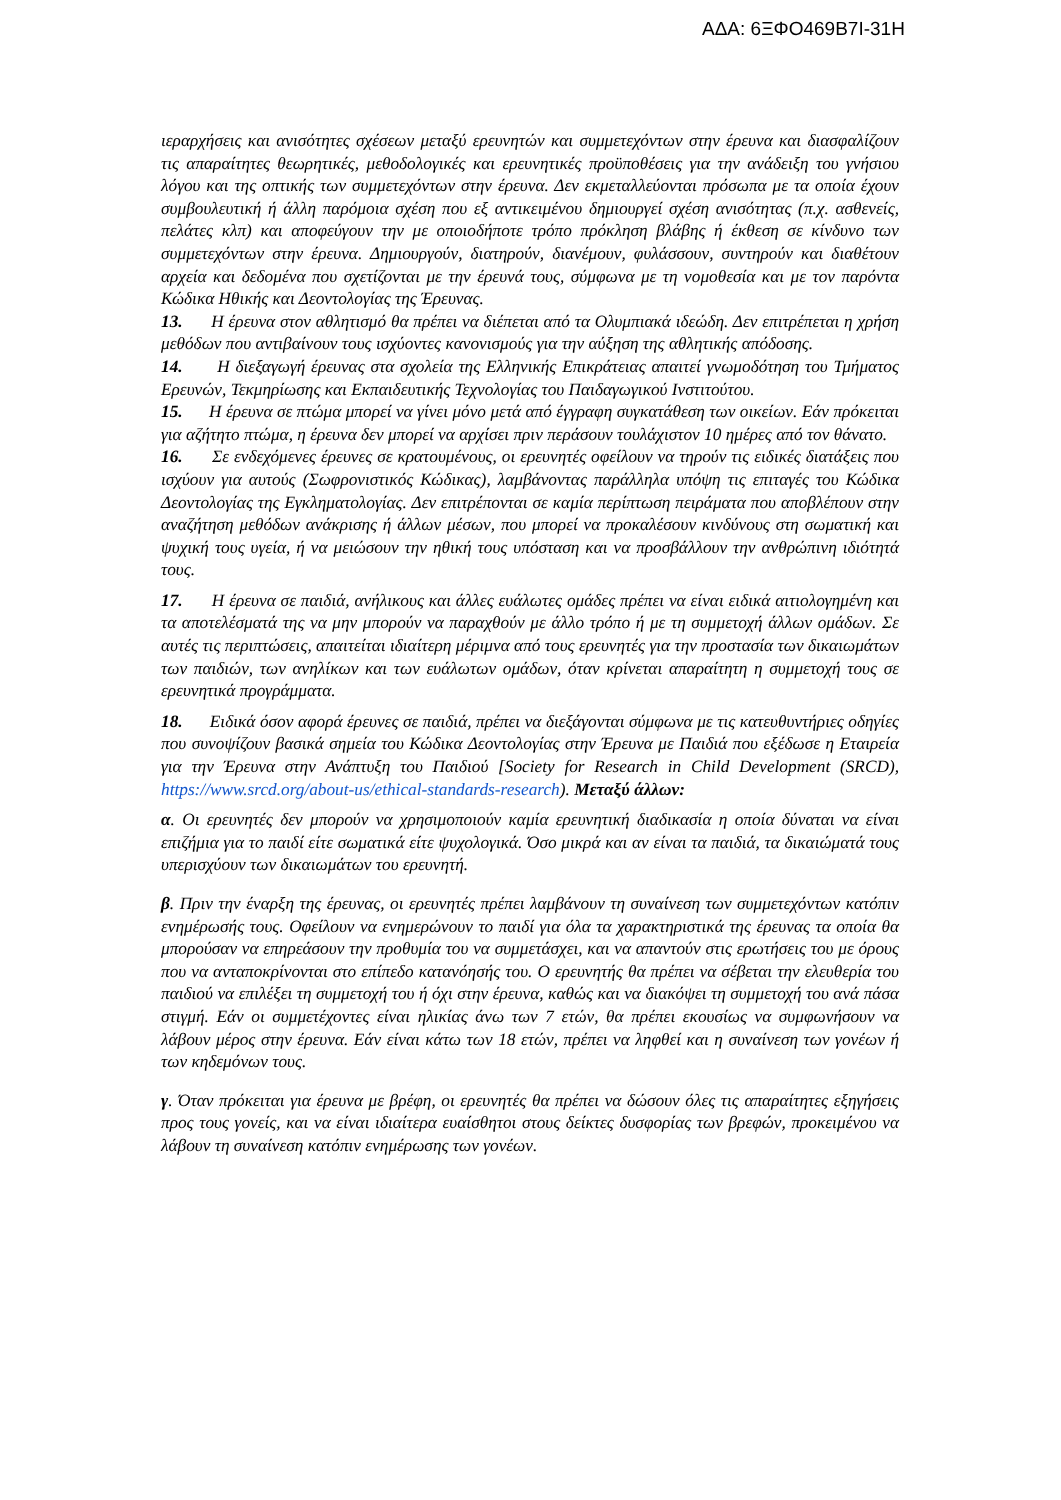ΑΔΑ: 6ΞΦΟ469Β7Ι-31Η
ιεραρχήσεις και ανισότητες σχέσεων μεταξύ ερευνητών και συμμετεχόντων στην έρευνα και διασφαλίζουν τις απαραίτητες θεωρητικές, μεθοδολογικές και ερευνητικές προϋποθέσεις για την ανάδειξη του γνήσιου λόγου και της οπτικής των συμμετεχόντων στην έρευνα. Δεν εκμεταλλεύονται πρόσωπα με τα οποία έχουν συμβουλευτική ή άλλη παρόμοια σχέση που εξ αντικειμένου δημιουργεί σχέση ανισότητας (π.χ. ασθενείς, πελάτες κλπ) και αποφεύγουν την με οποιοδήποτε τρόπο πρόκληση βλάβης ή έκθεση σε κίνδυνο των συμμετεχόντων στην έρευνα. Δημιουργούν, διατηρούν, διανέμουν, φυλάσσουν, συντηρούν και διαθέτουν αρχεία και δεδομένα που σχετίζονται με την έρευνά τους, σύμφωνα με τη νομοθεσία και με τον παρόντα Κώδικα Ηθικής και Δεοντολογίας της Έρευνας.
13. Η έρευνα στον αθλητισμό θα πρέπει να διέπεται από τα Ολυμπιακά ιδεώδη. Δεν επιτρέπεται η χρήση μεθόδων που αντιβαίνουν τους ισχύοντες κανονισμούς για την αύξηση της αθλητικής απόδοσης.
14. Η διεξαγωγή έρευνας στα σχολεία της Ελληνικής Επικράτειας απαιτεί γνωμοδότηση του Τμήματος Ερευνών, Τεκμηρίωσης και Εκπαιδευτικής Τεχνολογίας του Παιδαγωγικού Ινστιτούτου.
15. Η έρευνα σε πτώμα μπορεί να γίνει μόνο μετά από έγγραφη συγκατάθεση των οικείων. Εάν πρόκειται για αζήτητο πτώμα, η έρευνα δεν μπορεί να αρχίσει πριν περάσουν τουλάχιστον 10 ημέρες από τον θάνατο.
16. Σε ενδεχόμενες έρευνες σε κρατουμένους, οι ερευνητές οφείλουν να τηρούν τις ειδικές διατάξεις που ισχύουν για αυτούς (Σωφρονιστικός Κώδικας), λαμβάνοντας παράλληλα υπόψη τις επιταγές του Κώδικα Δεοντολογίας της Εγκληματολογίας. Δεν επιτρέπονται σε καμία περίπτωση πειράματα που αποβλέπουν στην αναζήτηση μεθόδων ανάκρισης ή άλλων μέσων, που μπορεί να προκαλέσουν κινδύνους στη σωματική και ψυχική τους υγεία, ή να μειώσουν την ηθική τους υπόσταση και να προσβάλλουν την ανθρώπινη ιδιότητά τους.
17. Η έρευνα σε παιδιά, ανήλικους και άλλες ευάλωτες ομάδες πρέπει να είναι ειδικά αιτιολογημένη και τα αποτελέσματά της να μην μπορούν να παραχθούν με άλλο τρόπο ή με τη συμμετοχή άλλων ομάδων. Σε αυτές τις περιπτώσεις, απαιτείται ιδιαίτερη μέριμνα από τους ερευνητές για την προστασία των δικαιωμάτων των παιδιών, των ανηλίκων και των ευάλωτων ομάδων, όταν κρίνεται απαραίτητη η συμμετοχή τους σε ερευνητικά προγράμματα.
18. Ειδικά όσον αφορά έρευνες σε παιδιά, πρέπει να διεξάγονται σύμφωνα με τις κατευθυντήριες οδηγίες που συνοψίζουν βασικά σημεία του Κώδικα Δεοντολογίας στην Έρευνα με Παιδιά που εξέδωσε η Εταιρεία για την Έρευνα στην Ανάπτυξη του Παιδιού [Society for Research in Child Development (SRCD), https://www.srcd.org/about-us/ethical-standards-research). Μεταξύ άλλων:
α. Οι ερευνητές δεν μπορούν να χρησιμοποιούν καμία ερευνητική διαδικασία η οποία δύναται να είναι επιζήμια για το παιδί είτε σωματικά είτε ψυχολογικά. Όσο μικρά και αν είναι τα παιδιά, τα δικαιώματά τους υπερισχύουν των δικαιωμάτων του ερευνητή.
β. Πριν την έναρξη της έρευνας, οι ερευνητές πρέπει λαμβάνουν τη συναίνεση των συμμετεχόντων κατόπιν ενημέρωσής τους. Οφείλουν να ενημερώνουν το παιδί για όλα τα χαρακτηριστικά της έρευνας τα οποία θα μπορούσαν να επηρεάσουν την προθυμία του να συμμετάσχει, και να απαντούν στις ερωτήσεις του με όρους που να ανταποκρίνονται στο επίπεδο κατανόησής του. Ο ερευνητής θα πρέπει να σέβεται την ελευθερία του παιδιού να επιλέξει τη συμμετοχή του ή όχι στην έρευνα, καθώς και να διακόψει τη συμμετοχή του ανά πάσα στιγμή. Εάν οι συμμετέχοντες είναι ηλικίας άνω των 7 ετών, θα πρέπει εκουσίως να συμφωνήσουν να λάβουν μέρος στην έρευνα. Εάν είναι κάτω των 18 ετών, πρέπει να ληφθεί και η συναίνεση των γονέων ή των κηδεμόνων τους.
γ. Όταν πρόκειται για έρευνα με βρέφη, οι ερευνητές θα πρέπει να δώσουν όλες τις απαραίτητες εξηγήσεις προς τους γονείς, και να είναι ιδιαίτερα ευαίσθητοι στους δείκτες δυσφορίας των βρεφών, προκειμένου να λάβουν τη συναίνεση κατόπιν ενημέρωσης των γονέων.